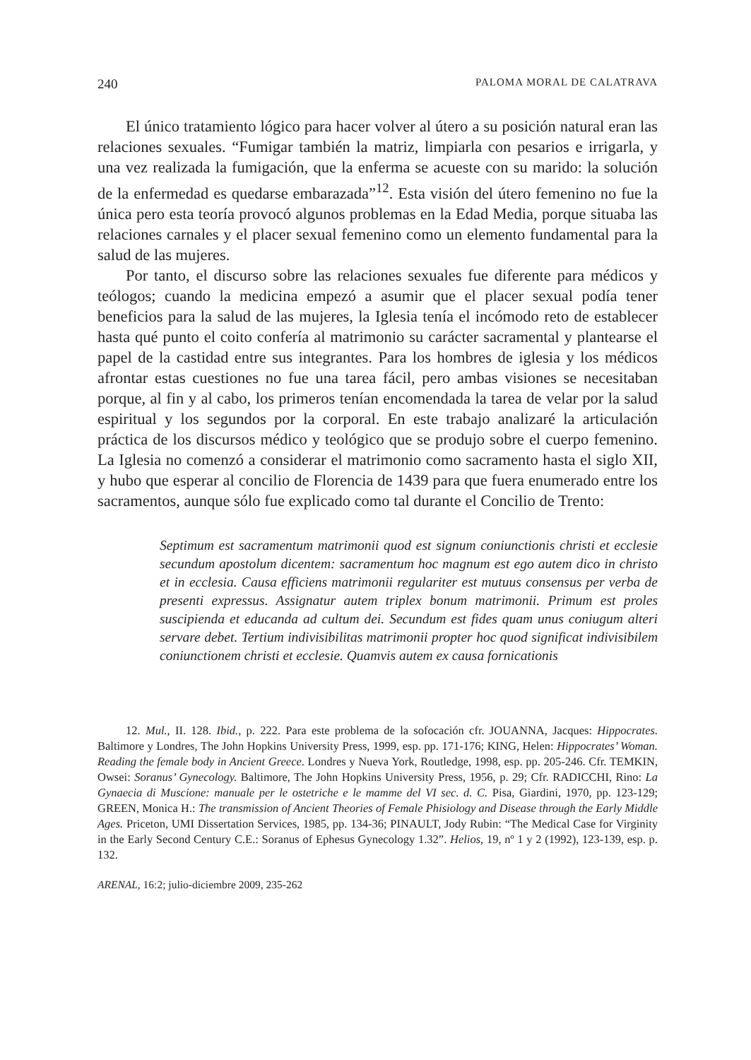240 PALOMA MORAL DE CALATRAVA
El único tratamiento lógico para hacer volver al útero a su posición natural eran las relaciones sexuales. “Fumigar también la matriz, limpiarla con pesarios e irrigarla, y una vez realizada la fumigación, que la enferma se acueste con su marido: la solución de la enfermedad es quedarse embarazada”<sup>12</sup>. Esta visión del útero femenino no fue la única pero esta teoría provocó algunos problemas en la Edad Media, porque situaba las relaciones carnales y el placer sexual femenino como un elemento fundamental para la salud de las mujeres.
Por tanto, el discurso sobre las relaciones sexuales fue diferente para médicos y teólogos; cuando la medicina empezó a asumir que el placer sexual podía tener beneficios para la salud de las mujeres, la Iglesia tenía el incómodo reto de establecer hasta qué punto el coito confería al matrimonio su carácter sacramental y plantearse el papel de la castidad entre sus integrantes. Para los hombres de iglesia y los médicos afrontar estas cuestiones no fue una tarea fácil, pero ambas visiones se necesitaban porque, al fin y al cabo, los primeros tenían encomendada la tarea de velar por la salud espiritual y los segundos por la corporal. En este trabajo analizaré la articulación práctica de los discursos médico y teológico que se produjo sobre el cuerpo femenino. La Iglesia no comenzó a considerar el matrimonio como sacramento hasta el siglo XII, y hubo que esperar al concilio de Florencia de 1439 para que fuera enumerado entre los sacramentos, aunque sólo fue explicado como tal durante el Concilio de Trento:
Septimum est sacramentum matrimonii quod est signum coniunctionis christi et ecclesie secundum apostolum dicentem: sacramentum hoc magnum est ego autem dico in christo et in ecclesia. Causa efficiens matrimonii regulariter est mutuus consensus per verba de presenti expressus. Assignatur autem triplex bonum matrimonii. Primum est proles suscipienda et educanda ad cultum dei. Secundum est fides quam unus coniugum alteri servare debet. Tertium indivisibilitas matrimonii propter hoc quod significat indivisibilem coniunctionem christi et ecclesie. Quamvis autem ex causa fornicationis
12. Mul., II. 128. Ibid., p. 222. Para este problema de la sofocación cfr. JOUANNA, Jacques: Hippocrates. Baltimore y Londres, The John Hopkins University Press, 1999, esp. pp. 171-176; KING, Helen: Hippocrates’ Woman. Reading the female body in Ancient Greece. Londres y Nueva York, Routledge, 1998, esp. pp. 205-246. Cfr. TEMKIN, Owsei: Soranus’ Gynecology. Baltimore, The John Hopkins University Press, 1956, p. 29; Cfr. RADICCHI, Rino: La Gynaecia di Muscione: manuale per le ostetriche e le mamme del VI sec. d. C. Pisa, Giardini, 1970, pp. 123-129; GREEN, Monica H.: The transmission of Ancient Theories of Female Phisiology and Disease through the Early Middle Ages. Priceton, UMI Dissertation Services, 1985, pp. 134-36; PINAULT, Jody Rubin: “The Medical Case for Virginity in the Early Second Century C.E.: Soranus of Ephesus Gynecology 1.32”. Helios, 19, nº 1 y 2 (1992), 123-139, esp. p. 132.
ARENAL, 16:2; julio-diciembre 2009, 235-262